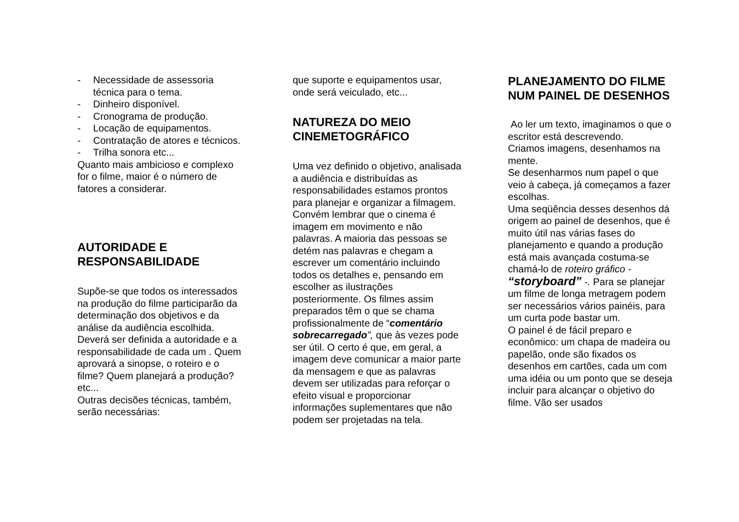- Necessidade de assessoria técnica para o tema.
- Dinheiro disponível.
- Cronograma de produção.
- Locação de equipamentos.
- Contratação de atores e técnicos.
- Trilha sonora etc...
Quanto mais ambicioso e complexo for o filme, maior é o número de fatores a considerar.
AUTORIDADE E RESPONSABILIDADE
Supõe-se que todos os interessados na produção do filme participarão da determinação dos objetivos e da análise da audiência escolhida.
Deverá ser definida a autoridade e a responsabilidade de cada um . Quem aprovará a sinopse, o roteiro e o filme? Quem planejará a produção? etc...
Outras decisões técnicas, também, serão necessárias:
que suporte e equipamentos usar, onde será veiculado, etc...
NATUREZA DO MEIO CINEMETOGRÁFICO
Uma vez definido o objetivo, analisada a audiência e distribuídas as responsabilidades estamos prontos para planejar e organizar a filmagem.
Convém lembrar que o cinema é imagem em movimento e não palavras. A maioria das pessoas se detém nas palavras e chegam a escrever um comentário incluindo todos os detalhes e, pensando em escolher as ilustrações posteriormente. Os filmes assim preparados têm o que se chama profissionalmente de “comentário sobrecarregado”, que às vezes pode ser útil. O certo é que, em geral, a imagem deve comunicar a maior parte da mensagem e que as palavras devem ser utilizadas para reforçar o efeito visual e proporcionar informações suplementares que não podem ser projetadas na tela.
PLANEJAMENTO DO FILME NUM PAINEL DE DESENHOS
Ao ler um texto, imaginamos o que o escritor está descrevendo.
Criamos imagens, desenhamos na mente.
Se desenharmos num papel o que veio à cabeça, já começamos a fazer escolhas.
Uma seqüência desses desenhos dá origem ao painel de desenhos, que é muito útil nas várias fases do planejamento e quando a produção está mais avançada costuma-se chamá-lo de roteiro gráfico - “storyboard” -. Para se planejar um filme de longa metragem podem ser necessários vários painéis, para um curta pode bastar um.
O painel é de fácil preparo e econômico: um chapa de madeira ou papelão, onde são fixados os desenhos em cartões, cada um com uma idéia ou um ponto que se deseja incluir para alcançar o objetivo do filme. Vão ser usados